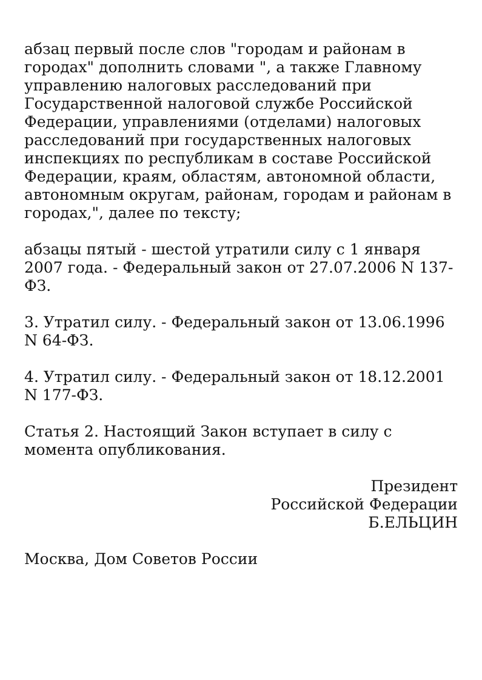абзац первый после слов "городам и районам в городах" дополнить словами ", а также Главному управлению налоговых расследований при Государственной налоговой службе Российской Федерации, управлениями (отделами) налоговых расследований при государственных налоговых инспекциях по республикам в составе Российской Федерации, краям, областям, автономной области, автономным округам, районам, городам и районам в городах,", далее по тексту;
абзацы пятый - шестой утратили силу с 1 января 2007 года. - Федеральный закон от 27.07.2006 N 137-ФЗ.
3. Утратил силу. - Федеральный закон от 13.06.1996 N 64-ФЗ.
4. Утратил силу. - Федеральный закон от 18.12.2001 N 177-ФЗ.
Статья 2. Настоящий Закон вступает в силу с момента опубликования.
Президент
Российской Федерации
Б.ЕЛЬЦИН
Москва, Дом Советов России